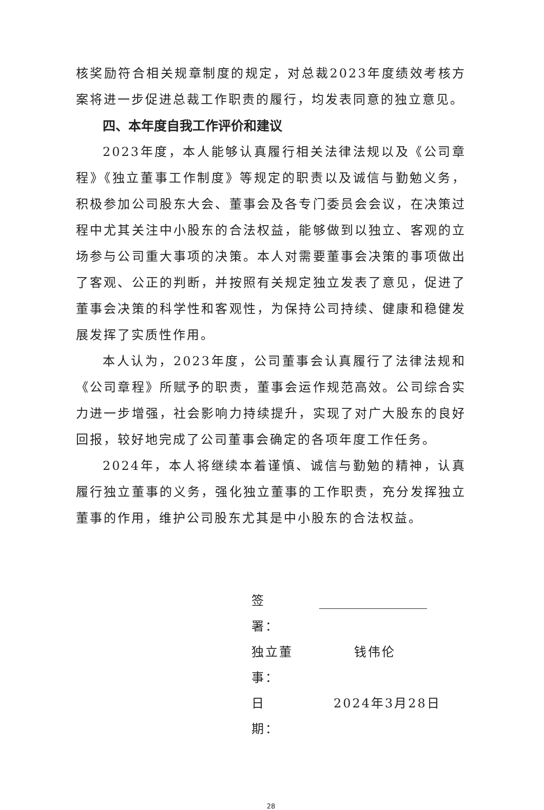核奖励符合相关规章制度的规定，对总裁2023年度绩效考核方案将进一步促进总裁工作职责的履行，均发表同意的独立意见。
四、本年度自我工作评价和建议
2023年度，本人能够认真履行相关法律法规以及《公司章程》《独立董事工作制度》等规定的职责以及诚信与勤勉义务，积极参加公司股东大会、董事会及各专门委员会会议，在决策过程中尤其关注中小股东的合法权益，能够做到以独立、客观的立场参与公司重大事项的决策。本人对需要董事会决策的事项做出了客观、公正的判断，并按照有关规定独立发表了意见，促进了董事会决策的科学性和客观性，为保持公司持续、健康和稳健发展发挥了实质性作用。
本人认为，2023年度，公司董事会认真履行了法律法规和《公司章程》所赋予的职责，董事会运作规范高效。公司综合实力进一步增强，社会影响力持续提升，实现了对广大股东的良好回报，较好地完成了公司董事会确定的各项年度工作任务。
2024年，本人将继续本着谨慎、诚信与勤勉的精神，认真履行独立董事的义务，强化独立董事的工作职责，充分发挥独立董事的作用，维护公司股东尤其是中小股东的合法权益。
签　　署：
独立董事： 钱伟伦
日　　期： 2024年3月28日
28